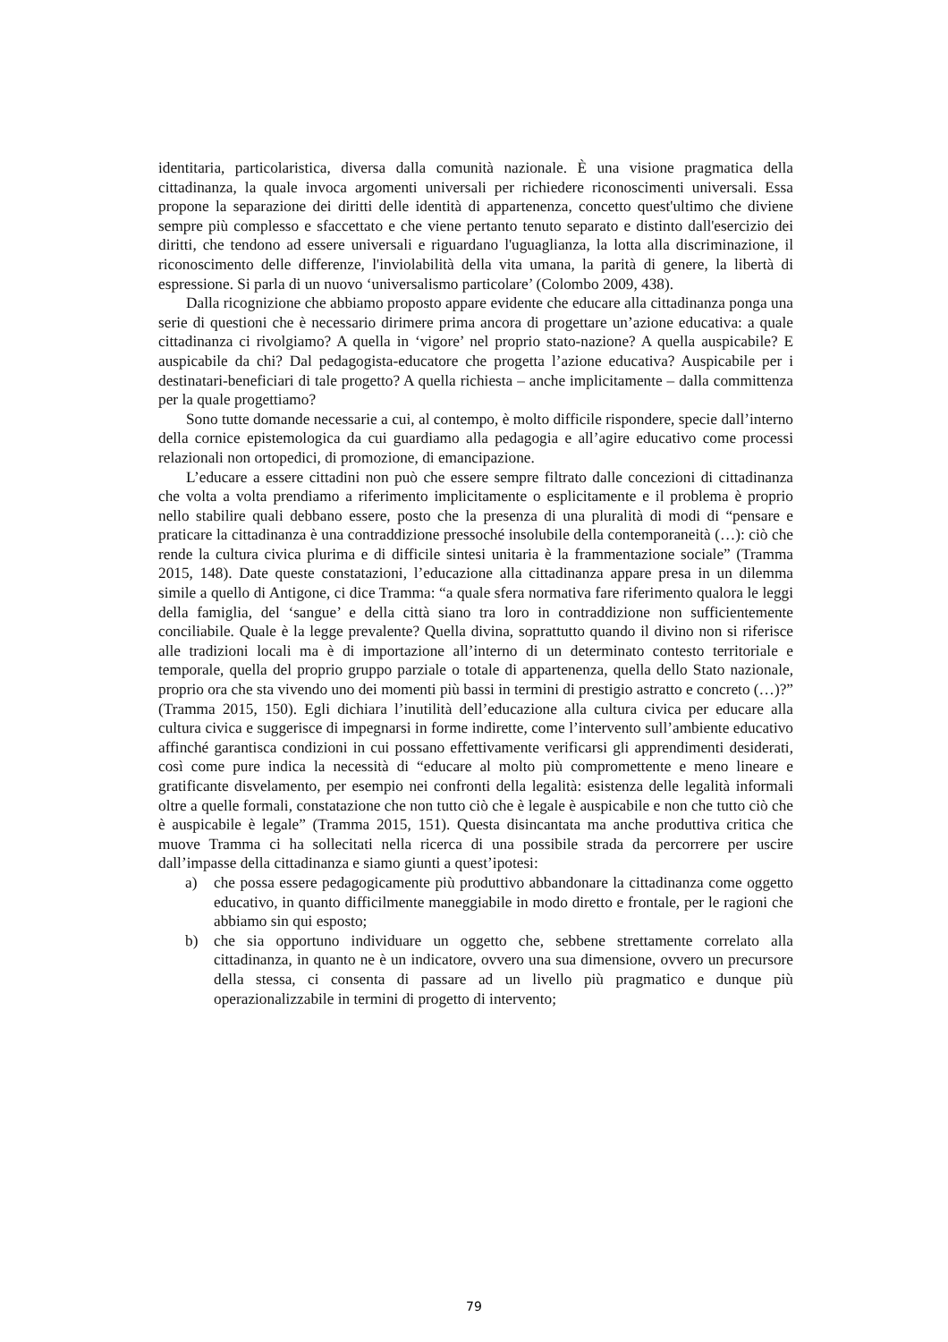identitaria, particolaristica, diversa dalla comunità nazionale. È una visione pragmatica della cittadinanza, la quale invoca argomenti universali per richiedere riconoscimenti universali. Essa propone la separazione dei diritti delle identità di appartenenza, concetto quest'ultimo che diviene sempre più complesso e sfaccettato e che viene pertanto tenuto separato e distinto dall'esercizio dei diritti, che tendono ad essere universali e riguardano l'uguaglianza, la lotta alla discriminazione, il riconoscimento delle differenze, l'inviolabilità della vita umana, la parità di genere, la libertà di espressione. Si parla di un nuovo ‘universalismo particolare’ (Colombo 2009, 438).
Dalla ricognizione che abbiamo proposto appare evidente che educare alla cittadinanza ponga una serie di questioni che è necessario dirimere prima ancora di progettare un’azione educativa: a quale cittadinanza ci rivolgiamo? A quella in ‘vigore’ nel proprio stato-nazione? A quella auspicabile? E auspicabile da chi? Dal pedagogista-educatore che progetta l’azione educativa? Auspicabile per i destinatari-beneficiari di tale progetto? A quella richiesta – anche implicitamente – dalla committenza per la quale progettiamo?
Sono tutte domande necessarie a cui, al contempo, è molto difficile rispondere, specie dall’interno della cornice epistemologica da cui guardiamo alla pedagogia e all’agire educativo come processi relazionali non ortopedici, di promozione, di emancipazione.
L’educare a essere cittadini non può che essere sempre filtrato dalle concezioni di cittadinanza che volta a volta prendiamo a riferimento implicitamente o esplicitamente e il problema è proprio nello stabilire quali debbano essere, posto che la presenza di una pluralità di modi di “pensare e praticare la cittadinanza è una contraddizione pressoché insolubile della contemporaneità (…): ciò che rende la cultura civica plurima e di difficile sintesi unitaria è la frammentazione sociale” (Tramma 2015, 148). Date queste constatazioni, l’educazione alla cittadinanza appare presa in un dilemma simile a quello di Antigone, ci dice Tramma: “a quale sfera normativa fare riferimento qualora le leggi della famiglia, del ‘sangue’ e della città siano tra loro in contraddizione non sufficientemente conciliabile. Quale è la legge prevalente? Quella divina, soprattutto quando il divino non si riferisce alle tradizioni locali ma è di importazione all’interno di un determinato contesto territoriale e temporale, quella del proprio gruppo parziale o totale di appartenenza, quella dello Stato nazionale, proprio ora che sta vivendo uno dei momenti più bassi in termini di prestigio astratto e concreto (…)?” (Tramma 2015, 150). Egli dichiara l’inutilità dell’educazione alla cultura civica per educare alla cultura civica e suggerisce di impegnarsi in forme indirette, come l’intervento sull’ambiente educativo affinché garantisca condizioni in cui possano effettivamente verificarsi gli apprendimenti desiderati, così come pure indica la necessità di “educare al molto più compromettente e meno lineare e gratificante disvelamento, per esempio nei confronti della legalità: esistenza delle legalità informali oltre a quelle formali, constatazione che non tutto ciò che è legale è auspicabile e non che tutto ciò che è auspicabile è legale” (Tramma 2015, 151). Questa disincantata ma anche produttiva critica che muove Tramma ci ha sollecitati nella ricerca di una possibile strada da percorrere per uscire dall’impasse della cittadinanza e siamo giunti a quest’ipotesi:
a) che possa essere pedagogicamente più produttivo abbandonare la cittadinanza come oggetto educativo, in quanto difficilmente maneggiabile in modo diretto e frontale, per le ragioni che abbiamo sin qui esposto;
b) che sia opportuno individuare un oggetto che, sebbene strettamente correlato alla cittadinanza, in quanto ne è un indicatore, ovvero una sua dimensione, ovvero un precursore della stessa, ci consenta di passare ad un livello più pragmatico e dunque più operazionalizzabile in termini di progetto di intervento;
79